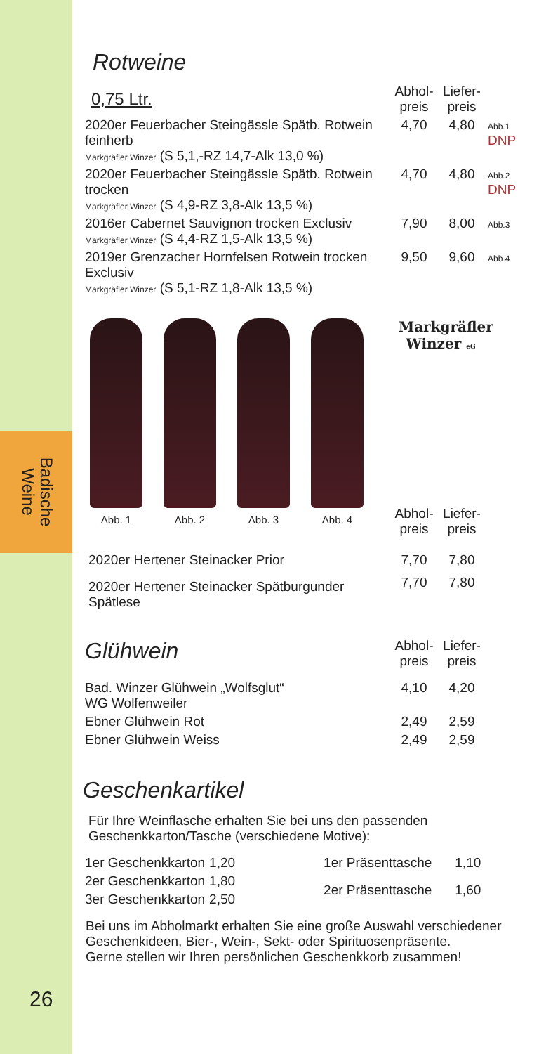Badische
Weine
26
Rotweine
| 0,75 Ltr. | Abhol- preis | Liefer- preis | |
| 2020er Feuerbacher Steingässle Spätb. Rotwein feinherb Markgräfler Winzer (S 5,1,-RZ 14,7-Alk 13,0 %) | 4,70 | 4,80 | Abb.1 DNP |
| 2020er Feuerbacher Steingässle Spätb. Rotwein trocken Markgräfler Winzer (S 4,9-RZ 3,8-Alk 13,5 %) | 4,70 | 4,80 | Abb.2 DNP |
| 2016er Cabernet Sauvignon trocken Exclusiv Markgräfler Winzer (S 4,4-RZ 1,5-Alk 13,5 %) | 7,90 | 8,00 | Abb.3 |
| 2019er Grenzacher Hornfelsen Rotwein trocken Exclusiv Markgräfler Winzer (S 5,1-RZ 1,8-Alk 13,5 %) | 9,50 | 9,60 | Abb.4 |
Abb. 1
Abb. 2
Abb. 3
Abb. 4
Markgräfler
Winzer eG
| | Abhol- preis | Liefer- preis | |
| 2020er Hertener Steinacker Prior | 7,70 | 7,80 | |
| 2020er Hertener Steinacker Spätburgunder Spätlese | 7,70 | 7,80 | |
| Glühwein | Abhol- preis | Liefer- preis | |
| Bad. Winzer Glühwein „Wolfsglut“ WG Wolfenweiler | 4,10 | 4,20 | |
| Ebner Glühwein Rot | 2,49 | 2,59 | |
| Ebner Glühwein Weiss | 2,49 | 2,59 | |
Geschenkartikel
Für Ihre Weinflasche erhalten Sie bei uns den passenden
Geschenkkarton/Tasche (verschiedene Motive):
| 1er Geschenkkarton | 1,20 |
| 2er Geschenkkarton | 1,80 |
| 3er Geschenkkarton | 2,50 |
| 1er Präsenttasche | 1,10 |
| 2er Präsenttasche | 1,60 |
Bei uns im Abholmarkt erhalten Sie eine große Auswahl verschiedener Geschenkideen, Bier-, Wein-, Sekt- oder Spirituosenpräsente.
Gerne stellen wir Ihren persönlichen Geschenkkorb zusammen!